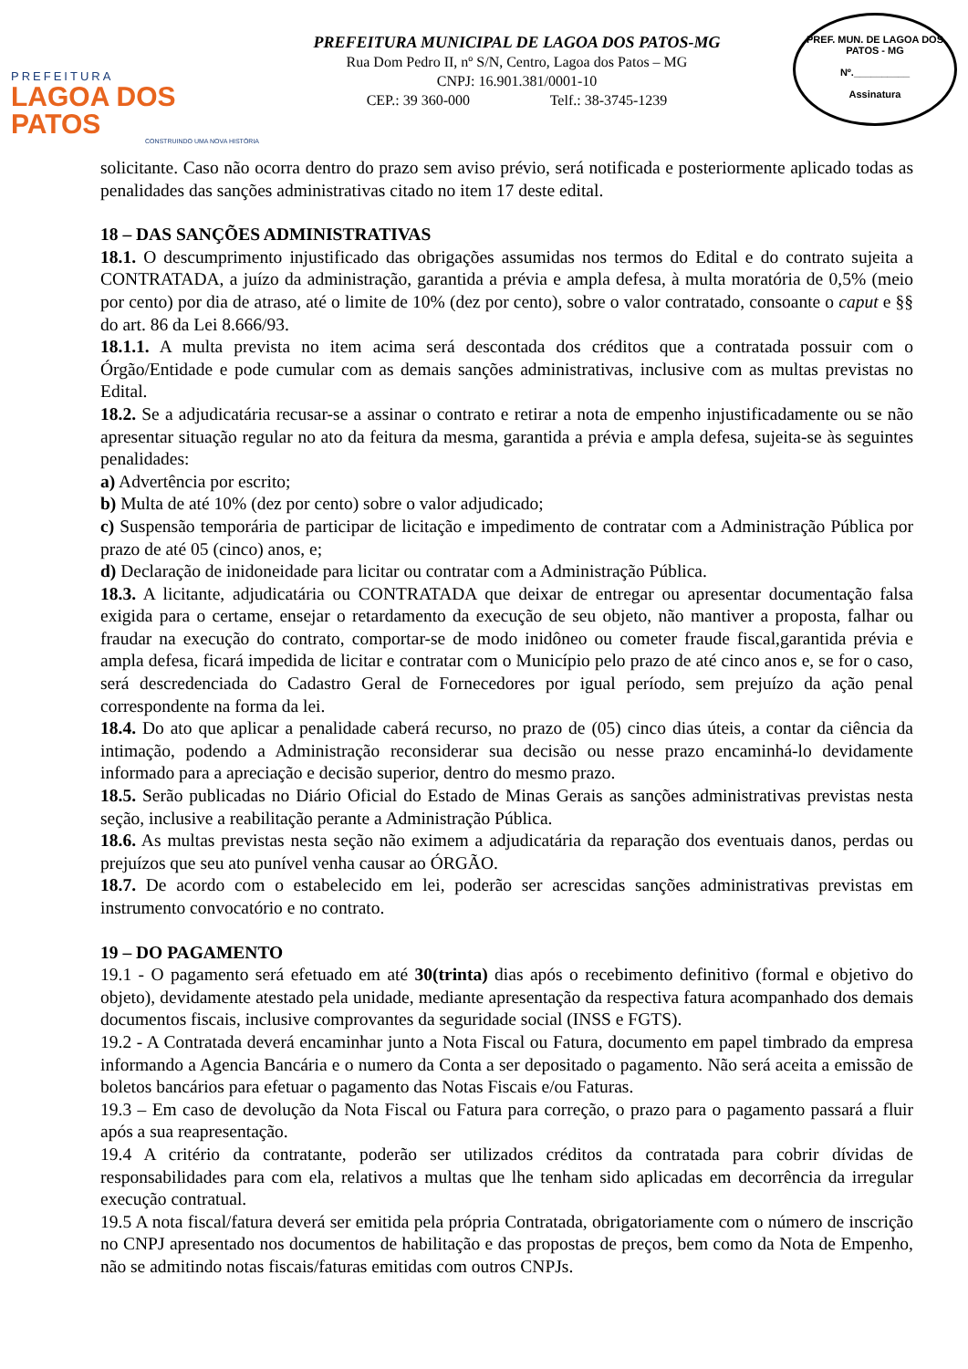PREFEITURA
LAGOA DOS PATOS
CONSTRUINDO UMA NOVA HISTÓRIA
PREFEITURA MUNICIPAL DE LAGOA DOS PATOS-MG
Rua Dom Pedro II, nº S/N, Centro, Lagoa dos Patos – MG
CNPJ: 16.901.381/0001-10
CEP.: 39 360-000 Telf.: 38-3745-1239
PREF. MUN. DE LAGOA DOS PATOS - MG
Nº.__________
Assinatura
solicitante. Caso não ocorra dentro do prazo sem aviso prévio, será notificada e posteriormente aplicado todas as penalidades das sanções administrativas citado no item 17 deste edital.
18 – DAS SANÇÕES ADMINISTRATIVAS
18.1. O descumprimento injustificado das obrigações assumidas nos termos do Edital e do contrato sujeita a CONTRATADA, a juízo da administração, garantida a prévia e ampla defesa, à multa moratória de 0,5% (meio por cento) por dia de atraso, até o limite de 10% (dez por cento), sobre o valor contratado, consoante o caput e §§ do art. 86 da Lei 8.666/93.
18.1.1. A multa prevista no item acima será descontada dos créditos que a contratada possuir com o Órgão/Entidade e pode cumular com as demais sanções administrativas, inclusive com as multas previstas no Edital.
18.2. Se a adjudicatária recusar-se a assinar o contrato e retirar a nota de empenho injustificadamente ou se não apresentar situação regular no ato da feitura da mesma, garantida a prévia e ampla defesa, sujeita-se às seguintes penalidades:
a) Advertência por escrito;
b) Multa de até 10% (dez por cento) sobre o valor adjudicado;
c) Suspensão temporária de participar de licitação e impedimento de contratar com a Administração Pública por prazo de até 05 (cinco) anos, e;
d) Declaração de inidoneidade para licitar ou contratar com a Administração Pública.
18.3. A licitante, adjudicatária ou CONTRATADA que deixar de entregar ou apresentar documentação falsa exigida para o certame, ensejar o retardamento da execução de seu objeto, não mantiver a proposta, falhar ou fraudar na execução do contrato, comportar-se de modo inidôneo ou cometer fraude fiscal,garantida prévia e ampla defesa, ficará impedida de licitar e contratar com o Município pelo prazo de até cinco anos e, se for o caso, será descredenciada do Cadastro Geral de Fornecedores por igual período, sem prejuízo da ação penal correspondente na forma da lei.
18.4. Do ato que aplicar a penalidade caberá recurso, no prazo de (05) cinco dias úteis, a contar da ciência da intimação, podendo a Administração reconsiderar sua decisão ou nesse prazo encaminhá-lo devidamente informado para a apreciação e decisão superior, dentro do mesmo prazo.
18.5. Serão publicadas no Diário Oficial do Estado de Minas Gerais as sanções administrativas previstas nesta seção, inclusive a reabilitação perante a Administração Pública.
18.6. As multas previstas nesta seção não eximem a adjudicatária da reparação dos eventuais danos, perdas ou prejuízos que seu ato punível venha causar ao ÓRGÃO.
18.7. De acordo com o estabelecido em lei, poderão ser acrescidas sanções administrativas previstas em instrumento convocatório e no contrato.
19 – DO PAGAMENTO
19.1 - O pagamento será efetuado em até 30(trinta) dias após o recebimento definitivo (formal e objetivo do objeto), devidamente atestado pela unidade, mediante apresentação da respectiva fatura acompanhado dos demais documentos fiscais, inclusive comprovantes da seguridade social (INSS e FGTS).
19.2 - A Contratada deverá encaminhar junto a Nota Fiscal ou Fatura, documento em papel timbrado da empresa informando a Agencia Bancária e o numero da Conta a ser depositado o pagamento. Não será aceita a emissão de boletos bancários para efetuar o pagamento das Notas Fiscais e/ou Faturas.
19.3 – Em caso de devolução da Nota Fiscal ou Fatura para correção, o prazo para o pagamento passará a fluir após a sua reapresentação.
19.4 A critério da contratante, poderão ser utilizados créditos da contratada para cobrir dívidas de responsabilidades para com ela, relativos a multas que lhe tenham sido aplicadas em decorrência da irregular execução contratual.
19.5 A nota fiscal/fatura deverá ser emitida pela própria Contratada, obrigatoriamente com o número de inscrição no CNPJ apresentado nos documentos de habilitação e das propostas de preços, bem como da Nota de Empenho, não se admitindo notas fiscais/faturas emitidas com outros CNPJs.